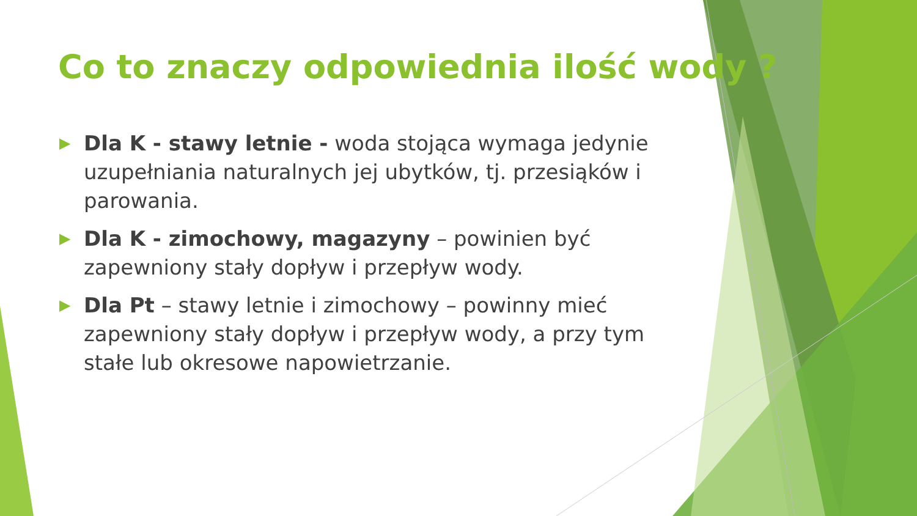Co to znaczy odpowiednia ilość wody ?
▶ Dla K - stawy letnie - woda stojąca wymaga jedynie uzupełniania naturalnych jej ubytków, tj. przesiąków i parowania.
▶ Dla K - zimochowy, magazyny – powinien być zapewniony stały dopływ i przepływ wody.
▶ Dla Pt – stawy letnie i zimochowy – powinny mieć zapewniony stały dopływ i przepływ wody, a przy tym stałe lub okresowe napowietrzanie.